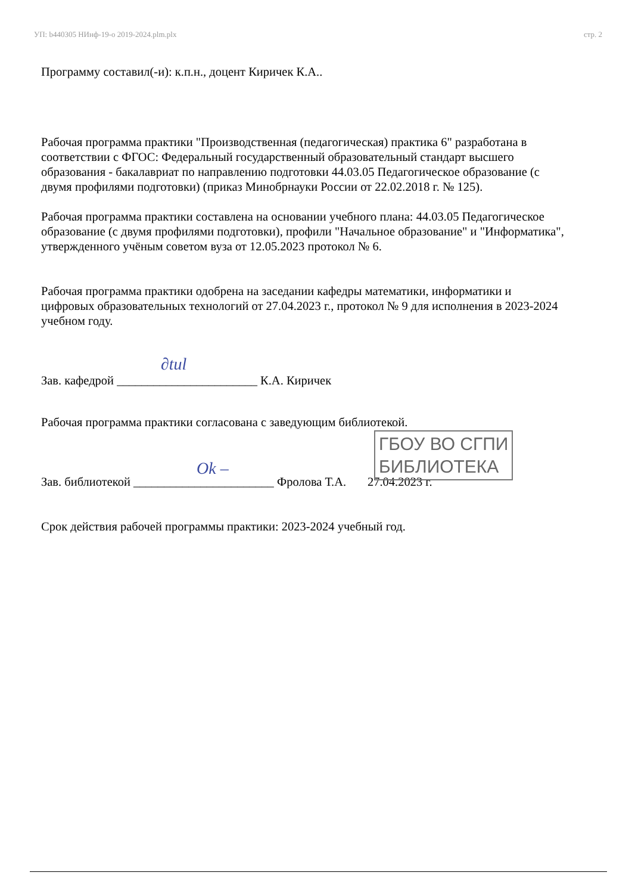УП: b440305 НИнф-19-о 2019-2024.plm.plx стр. 2
Программу составил(-и): к.п.н., доцент Киричек К.А..
Рабочая программа практики "Производственная (педагогическая) практика 6" разработана в соответствии с ФГОС: Федеральный государственный образовательный стандарт высшего образования - бакалавриат по направлению подготовки 44.03.05 Педагогическое образование (с двумя профилями подготовки) (приказ Минобрнауки России от 22.02.2018 г. № 125).
Рабочая программа практики составлена на основании учебного плана: 44.03.05 Педагогическое образование (с двумя профилями подготовки), профили "Начальное образование" и "Информатика", утвержденного учёным советом вуза от 12.05.2023 протокол № 6.
Рабочая программа практики одобрена на заседании кафедры математики, информатики и цифровых образовательных технологий от 27.04.2023 г., протокол № 9 для исполнения в 2023-2024 учебном году.
Зав. кафедрой _______________________ К.А. Киричек
Рабочая программа практики согласована с заведующим библиотекой.
Зав. библиотекой _______________________ Фролова Т.А. 27.04.2023 г.
Срок действия рабочей программы практики: 2023-2024 учебный год.
ГБОУ ВО СГПИ
БИБЛИОТЕКА
∂tul
Ok –